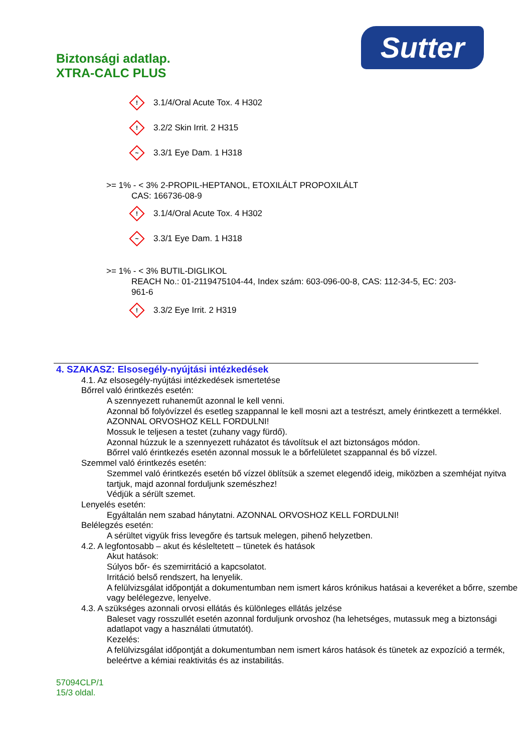Biztonsági adatlap.
XTRA-CALC PLUS
Sutter
!
3.1/4/Oral Acute Tox. 4 H302
!
3.2/2 Skin Irrit. 2 H315
~
3.3/1 Eye Dam. 1 H318
>= 1% - < 3% 2-PROPIL-HEPTANOL, ETOXILÁLT PROPOXILÁLT
CAS: 166736-08-9
!
3.1/4/Oral Acute Tox. 4 H302
~
3.3/1 Eye Dam. 1 H318
>= 1% - < 3% BUTIL-DIGLIKOL
REACH No.: 01-2119475104-44, Index szám: 603-096-00-8, CAS: 112-34-5, EC: 203-961-6
!
3.3/2 Eye Irrit. 2 H319
4. SZAKASZ: Elsosegély-nyújtási intézkedések
4.1. Az elsosegély-nyújtási intézkedések ismertetése
Bőrrel való érintkezés esetén:
A szennyezett ruhaneműt azonnal le kell venni.
Azonnal bő folyóvízzel és esetleg szappannal le kell mosni azt a testrészt, amely érintkezett a termékkel.
AZONNAL ORVOSHOZ KELL FORDULNI!
Mossuk le teljesen a testet (zuhany vagy fürdő).
Azonnal húzzuk le a szennyezett ruházatot és távolítsuk el azt biztonságos módon.
Bőrrel való érintkezés esetén azonnal mossuk le a bőrfelületet szappannal és bő vízzel.
Szemmel való érintkezés esetén:
Szemmel való érintkezés esetén bő vízzel öblítsük a szemet elegendő ideig, miközben a szemhéjat nyitva tartjuk, majd azonnal forduljunk szemészhez!
Védjük a sérült szemet.
Lenyelés esetén:
Egyáltalán nem szabad hánytatni. AZONNAL ORVOSHOZ KELL FORDULNI!
Belélegzés esetén:
A sérültet vigyük friss levegőre és tartsuk melegen, pihenő helyzetben.
4.2. A legfontosabb – akut és késleltetett – tünetek és hatások
Akut hatások:
Súlyos bőr- és szemirritáció a kapcsolatot.
Irritáció belső rendszert, ha lenyelik.
A felülvizsgálat időpontját a dokumentumban nem ismert káros krónikus hatásai a keveréket a bőrre, szembe vagy belélegezve, lenyelve.
4.3. A szükséges azonnali orvosi ellátás és különleges ellátás jelzése
Baleset vagy rosszullét esetén azonnal forduljunk orvoshoz (ha lehetséges, mutassuk meg a biztonsági adatlapot vagy a használati útmutatót).
Kezelés:
A felülvizsgálat időpontját a dokumentumban nem ismert káros hatások és tünetek az expozíció a termék, beleértve a kémiai reaktivitás és az instabilitás.
57094CLP/1
15/3 oldal.